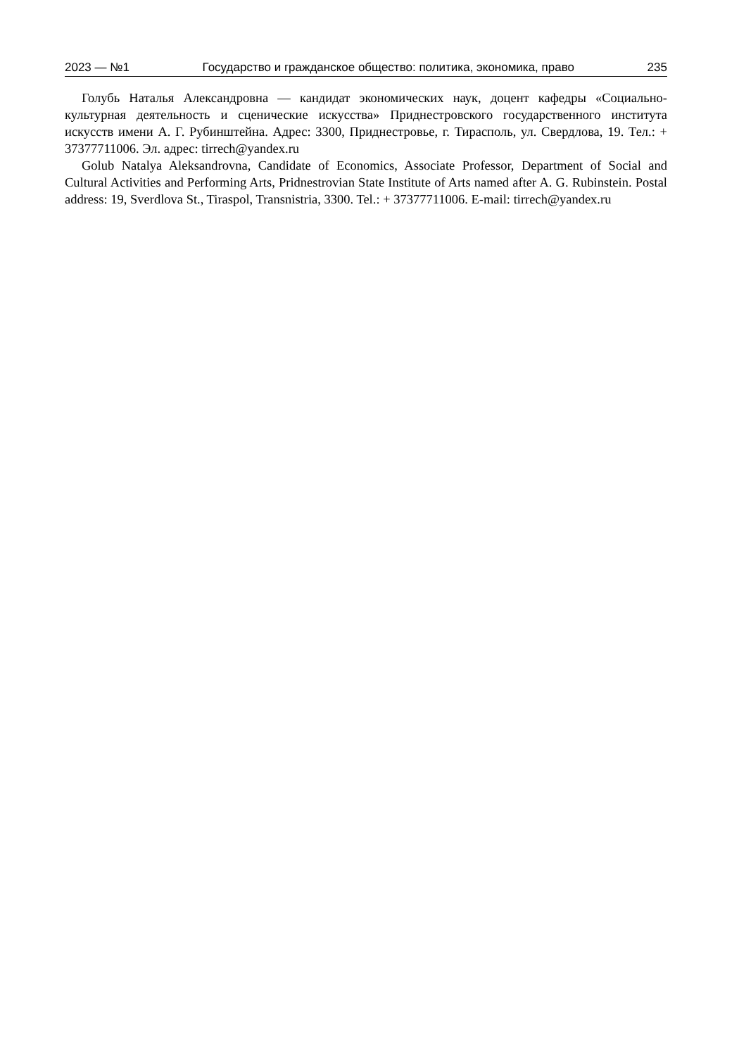2023 — №1 Государство и гражданское общество: политика, экономика, право 235
Голубь Наталья Александровна — кандидат экономических наук, доцент кафедры «Социально-культурная деятельность и сценические искусства» Приднестровского государственного института искусств имени А. Г. Рубинштейна. Адрес: 3300, Приднестровье, г. Тирасполь, ул. Свердлова, 19. Тел.: + 37377711006. Эл. адрес: tirrech@yandex.ru
Golub Natalya Aleksandrovna, Candidate of Economics, Associate Professor, Department of Social and Cultural Activities and Performing Arts, Pridnestrovian State Institute of Arts named after A. G. Rubinstein. Postal address: 19, Sverdlova St., Tiraspol, Transnistria, 3300. Tel.: + 37377711006. E-mail: tirrech@yandex.ru